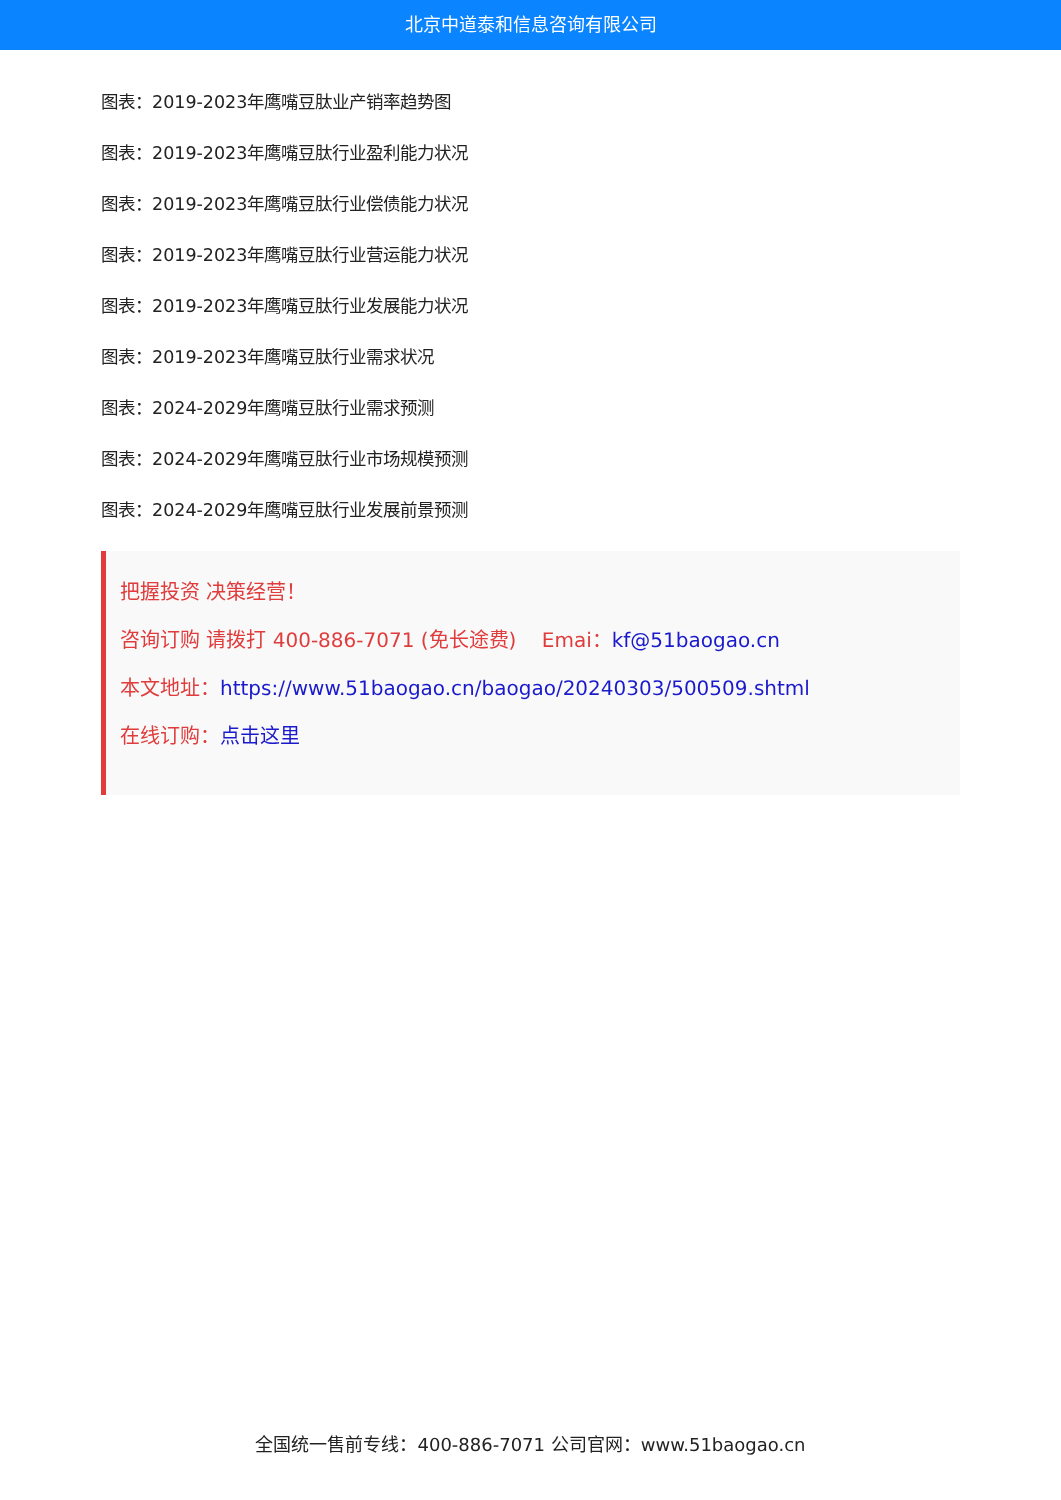北京中道泰和信息咨询有限公司
图表：2019-2023年鹰嘴豆肽业产销率趋势图
图表：2019-2023年鹰嘴豆肽行业盈利能力状况
图表：2019-2023年鹰嘴豆肽行业偿债能力状况
图表：2019-2023年鹰嘴豆肽行业营运能力状况
图表：2019-2023年鹰嘴豆肽行业发展能力状况
图表：2019-2023年鹰嘴豆肽行业需求状况
图表：2024-2029年鹰嘴豆肽行业需求预测
图表：2024-2029年鹰嘴豆肽行业市场规模预测
图表：2024-2029年鹰嘴豆肽行业发展前景预测
把握投资 决策经营！
咨询订购 请拨打 400-886-7071 (免长途费) Emai：kf@51baogao.cn
本文地址：https://www.51baogao.cn/baogao/20240303/500509.shtml
在线订购：点击这里
全国统一售前专线：400-886-7071 公司官网：www.51baogao.cn